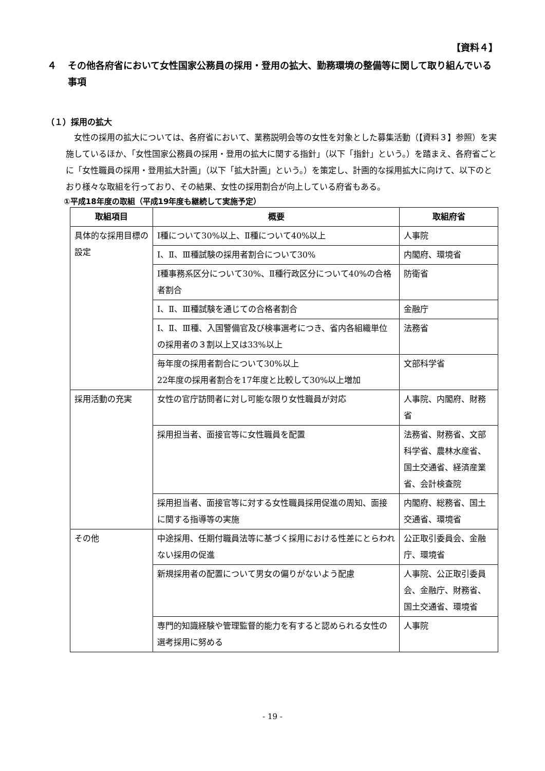【資料４】
４ その他各府省において女性国家公務員の採用・登用の拡大、勤務環境の整備等に関して取り組んでいる事項
（１）採用の拡大
女性の採用の拡大については、各府省において、業務説明会等の女性を対象とした募集活動（【資料３】参照）を実施しているほか、「女性国家公務員の採用・登用の拡大に関する指針」（以下「指針」という。）を踏まえ、各府省ごとに「女性職員の採用・登用拡大計画」（以下「拡大計画」という。）を策定し、計画的な採用拡大に向けて、以下のとおり様々な取組を行っており、その結果、女性の採用割合が向上している府省もある。
①平成18年度の取組（平成19年度も継続して実施予定）
| 取組項目 | 概要 | 取組府省 |
| --- | --- | --- |
| 具体的な採用目標の設定 | Ⅰ種について30%以上、Ⅱ種について40%以上 | 人事院 |
| | Ⅰ、Ⅱ、Ⅲ種試験の採用者割合について30% | 内閣府、環境省 |
| | Ⅰ種事務系区分について30%、Ⅱ種行政区分について40%の合格者割合 | 防衛省 |
| | Ⅰ、Ⅱ、Ⅲ種試験を通じての合格者割合 | 金融庁 |
| | Ⅰ、Ⅱ、Ⅲ種、入国警備官及び検事選考につき、省内各組織単位の採用者の３割以上又は33%以上 | 法務省 |
| | 毎年度の採用者割合について30%以上 22年度の採用者割合を17年度と比較して30%以上増加 | 文部科学省 |
| 採用活動の充実 | 女性の官庁訪問者に対し可能な限り女性職員が対応 | 人事院、内閣府、財務省 |
| | 採用担当者、面接官等に女性職員を配置 | 法務省、財務省、文部科学省、農林水産省、国土交通省、経済産業省、会計検査院 |
| | 採用担当者、面接官等に対する女性職員採用促進の周知、面接に関する指導等の実施 | 内閣府、総務省、国土交通省、環境省 |
| その他 | 中途採用、任期付職員法等に基づく採用における性差にとらわれない採用の促進 | 公正取引委員会、金融庁、環境省 |
| | 新規採用者の配置について男女の偏りがないよう配慮 | 人事院、公正取引委員会、金融庁、財務省、国土交通省、環境省 |
| | 専門的知識経験や管理監督的能力を有すると認められる女性の選考採用に努める | 人事院 |
- 19 -